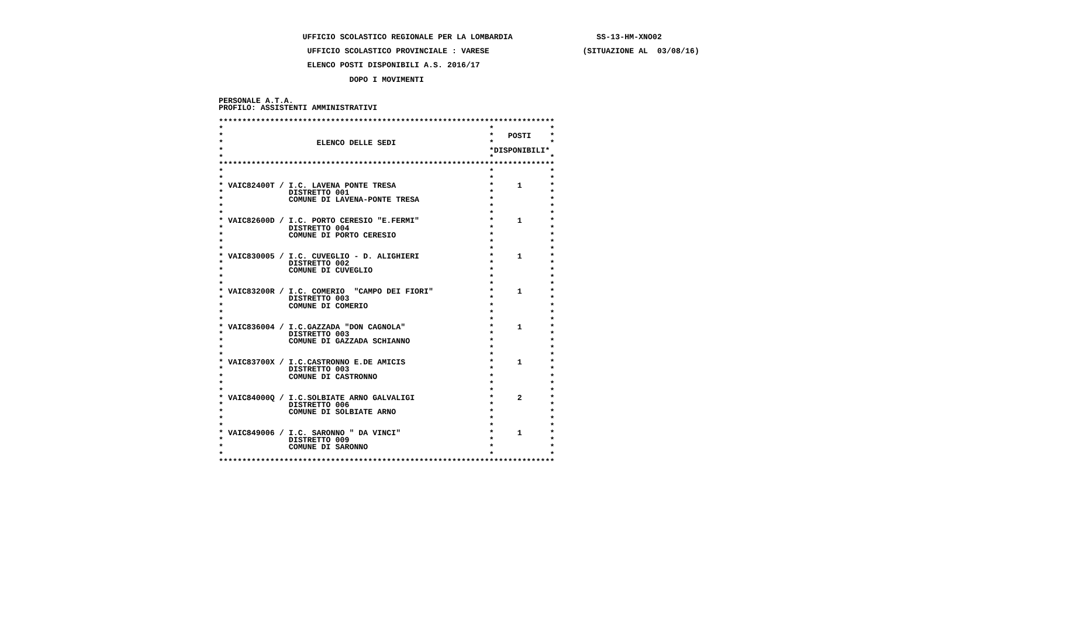UFFICIO SCOLASTICO REGIONALE PER LA LOMBARDIA                  SS-13-HM-XNO02

                    UFFICIO SCOLASTICO PROVINCIALE : VARESE                    (SITUAZIONE AL  03/08/16)

                    ELENCO POSTI DISPONIBILI A.S. 2016/17

                             DOPO I MOVIMENTI


 PERSONALE A.T.A.
 PROFILO: ASSISTENTI AMMINISTRATIVI

 ************************************************************************
 *                                                         *            *
 *                                                         *   POSTI    *
 *                    ELENCO DELLE SEDI                    *            *
 *                                                         *DISPONIBILI*
 *                                                         *            *
 ************************************************************************
 *                                                         *            *
 *                                                         *            *
 * VAIC82400T / I.C. LAVENA PONTE TRESA                    *     1      *
 *              DISTRETTO 001                              *            *
 *              COMUNE DI LAVENA-PONTE TRESA               *            *
 *                                                         *            *
 *                                                         *            *
 * VAIC82600D / I.C. PORTO CERESIO "E.FERMI"               *     1      *
 *              DISTRETTO 004                              *            *
 *              COMUNE DI PORTO CERESIO                    *            *
 *                                                         *            *
 *                                                         *            *
 * VAIC830005 / I.C. CUVEGLIO - D. ALIGHIERI               *     1      *
 *              DISTRETTO 002                              *            *
 *              COMUNE DI CUVEGLIO                         *            *
 *                                                         *            *
 *                                                         *            *
 * VAIC83200R / I.C. COMERIO  "CAMPO DEI FIORI"            *     1      *
 *              DISTRETTO 003                              *            *
 *              COMUNE DI COMERIO                          *            *
 *                                                         *            *
 *                                                         *            *
 * VAIC836004 / I.C.GAZZADA "DON CAGNOLA"                  *     1      *
 *              DISTRETTO 003                              *            *
 *              COMUNE DI GAZZADA SCHIANNO                 *            *
 *                                                         *            *
 *                                                         *            *
 * VAIC83700X / I.C.CASTRONNO E.DE AMICIS                  *     1      *
 *              DISTRETTO 003                              *            *
 *              COMUNE DI CASTRONNO                        *            *
 *                                                         *            *
 *                                                         *            *
 * VAIC84000Q / I.C.SOLBIATE ARNO GALVALIGI                *     2      *
 *              DISTRETTO 006                              *            *
 *              COMUNE DI SOLBIATE ARNO                    *            *
 *                                                         *            *
 *                                                         *            *
 * VAIC849006 / I.C. SARONNO " DA VINCI"                   *     1      *
 *              DISTRETTO 009                              *            *
 *              COMUNE DI SARONNO                          *            *
 *                                                         *            *
 ************************************************************************